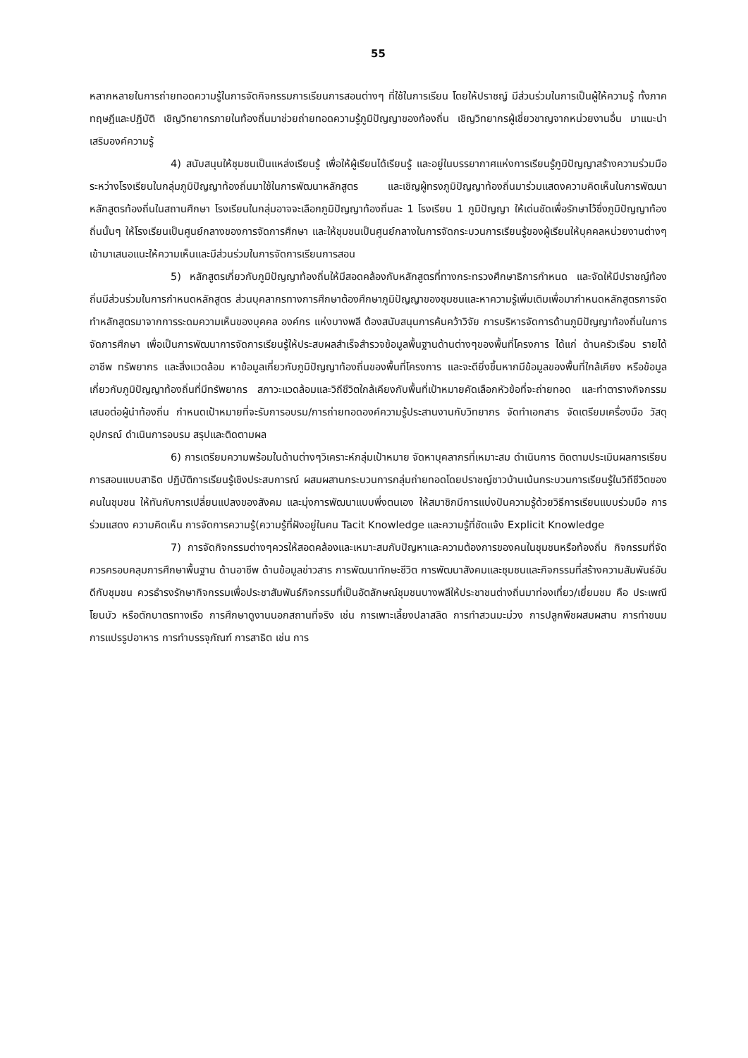55
หลากหลายในการถ่ายทอดความรู้ในการจัดกิจกรรมการเรียนการสอนต่างๆ ที่ใช้ในการเรียน โดยให้ปราชญ์ มีส่วนร่วมในการเป็นผู้ให้ความรู้ ทั้งภาคทฤษฎีและปฏิบัติ เชิญวิทยากรภายในท้องถิ่นมาช่วยถ่ายทอดความรู้ภูมิปัญญาของท้องถิ่น เชิญวิทยากรผู้เชี่ยวชาญจากหน่วยงานอื่น มาแนะนำเสริมองค์ความรู้
4) สนับสนุนให้ชุมชนเป็นแหล่งเรียนรู้ เพื่อให้ผู้เรียนได้เรียนรู้ และอยู่ในบรรยากาศแห่งการเรียนรู้ภูมิปัญญาสร้างความร่วมมือระหว่างโรงเรียนในกลุ่มภูมิปัญญาท้องถิ่นมาใช้ในการพัฒนาหลักสูตร และเชิญผู้ทรงภูมิปัญญาท้องถิ่นมาร่วมแสดงความคิดเห็นในการพัฒนาหลักสูตรท้องถิ่นในสถานศึกษา โรงเรียนในกลุ่มอาจจะเลือกภูมิปัญญาท้องถิ่นละ 1 โรงเรียน 1 ภูมิปัญญา ให้เด่นชัดเพื่อรักษาไว้ซึ่งภูมิปัญญาท้องถิ่นนั้นๆ ให้โรงเรียนเป็นศูนย์กลางของการจัดการศึกษา และให้ชุมชนเป็นศูนย์กลางในการจัดกระบวนการเรียนรู้ของผู้เรียนให้บุคคลหน่วยงานต่างๆเข้ามาเสนอแนะให้ความเห็นและมีส่วนร่วมในการจัดการเรียนการสอน
5) หลักสูตรเกี่ยวกับภูมิปัญญาท้องถิ่นให้มีสอดคล้องกับหลักสูตรที่ทางกระทรวงศึกษาธิการกำหนด และจัดให้มีปราชญ์ท้องถิ่นมีส่วนร่วมในการกำหนดหลักสูตร ส่วนบุคลากรทางการศึกษาต้องศึกษาภูมิปัญญาของชุมชนและหาความรู้เพิ่มเติมเพื่อมากำหนดหลักสูตรการจัดทำหลักสูตรมาจากการระดมความเห็นของบุคคล องค์กร แห่งบางพลี ต้องสนับสนุนการค้นคว้าวิจัย การบริหารจัดการด้านภูมิปัญญาท้องถิ่นในการจัดการศึกษา เพื่อเป็นการพัฒนาการจัดการเรียนรู้ให้ประสบผลสำเร็จสำรวจข้อมูลพื้นฐานด้านต่างๆของพื้นที่โครงการ ได้แก่ ด้านครัวเรือน รายได้ อาชีพ ทรัพยากร และสิ่งแวดล้อม หาข้อมูลเกี่ยวกับภูมิปัญญาท้องถิ่นของพื้นที่โครงการ และจะดียิ่งขึ้นหากมีข้อมูลของพื้นที่ใกล้เคียง หรือข้อมูลเกี่ยวกับภูมิปัญญาท้องถิ่นที่มีทรัพยากร สภาวะแวดล้อมและวิถีชีวิตใกล้เคียงกับพื้นที่เป้าหมายคัดเลือกหัวข้อที่จะถ่ายทอด และทำตารางกิจกรรม เสนอต่อผู้นำท้องถิ่น กำหนดเป้าหมายที่จะรับการอบรม/การถ่ายทอดองค์ความรู้ประสานงานกับวิทยากร จัดทำเอกสาร จัดเตรียมเครื่องมือ วัสดุ อุปกรณ์ ดำเนินการอบรม สรุปและติดตามผล
6) การเตรียมความพร้อมในด้านต่างๆวิเคราะห์กลุ่มเป้าหมาย จัดหาบุคลากรที่เหมาะสม ดำเนินการ ติดตามประเมินผลการเรียนการสอนแบบสาธิต ปฏิบัติการเรียนรู้เชิงประสบการณ์ ผสมผสานกระบวนการกลุ่มถ่ายทอดโดยปราชญ์ชาวบ้านเน้นกระบวนการเรียนรู้ในวิถีชีวิตของคนในชุมชน ให้ทันกับการเปลี่ยนแปลงของสังคม และมุ่งการพัฒนาแบบพึ่งตนเอง ให้สมาชิกมีการแบ่งปันความรู้ด้วยวิธีการเรียนแบบร่วมมือ การร่วมแสดง ความคิดเห็น การจัดการความรู้(ความรู้ที่ฝังอยู่ในคน Tacit Knowledge และความรู้ที่ชัดแจ้ง Explicit Knowledge
7) การจัดกิจกรรมต่างๆควรให้สอดคล้องและเหมาะสมกับปัญหาและความต้องการของคนในชุมชนหรือท้องถิ่น กิจกรรมที่จัดควรครอบคลุมการศึกษาพื้นฐาน ด้านอาชีพ ด้านข้อมูลข่าวสาร การพัฒนาทักษะชีวิต การพัฒนาสังคมและชุมชนและกิจกรรมที่สร้างความสัมพันธ์อันดีกับชุมชน ควรธำรงรักษากิจกรรมเพื่อประชาสัมพันธ์กิจกรรมที่เป็นอัตลักษณ์ชุมชนบางพลีให้ประชาชนต่างถิ่นมาท่องเที่ยว/เยี่ยมชม คือ ประเพณีโยนบัว หรือตักบาตรทางเรือ การศึกษาดูงานนอกสถานที่จริง เช่น การเพาะเลี้ยงปลาสลิด การทำสวนมะม่วง การปลูกพืชผสมผสาน การทำขนม การแปรรูปอาหาร การทำบรรจุภัณฑ์ การสาธิต เช่น การ